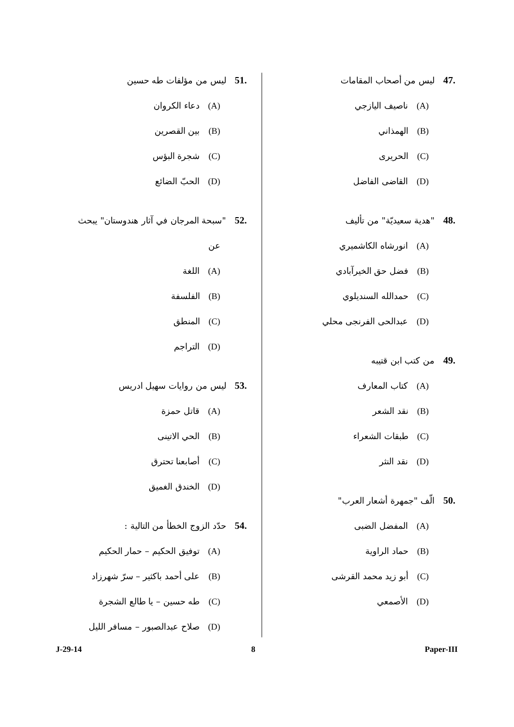.47ليس من أصحاب المقامات
(A) ناصيف اليازجي
(B) الهمذاني
(C) الحريرى
(D) القاضى الفاضل
.48"هدية سعيديّة" من تأليف
(A) انورشاه الكاشميري
(B) فضل حق الخيرآبادي
(C) حمدالله السنديلوي
(D) عبدالحى الفرنجى محلي
.49من كتب ابن قتيبه
(A) كتاب المعارف
(B) نقد الشعر
(C) طبقات الشعراء
(D) نقد النثر
.50الّف "جمهرة أشعار العرب"
(A) المفضل الضبى
(B) حماد الراوية
(C) أبو زيد محمد القرشى
(D) الأصمعي
.51ليس من مؤلفات طه حسين
(A) دعاء الكروان
(B) بين القصرين
(C) شجرة البؤس
(D) الحبّ الضائع
.52"سبحة المرجان في آثار هندوستان" يبحث
عن
(A) اللغة
(B) الفلسفة
(C) المنطق
(D) التراجم
.53ليس من روايات سهيل ادريس
(A) قاتل حمزة
(B) الحي الاتينى
(C) أصابعنا تحترق
(D) الخندق الغميق
.54حدّد الزوج الخطأ من التالية :
(A) توفيق الحكيم – حمار الحكيم
(B) على أحمد باكثير – سرّ شهرزاد
(C) طه حسين – يا طالع الشجرة
(D) صلاح عبدالصبور – مسافر الليل
J-29-14 8 Paper-III